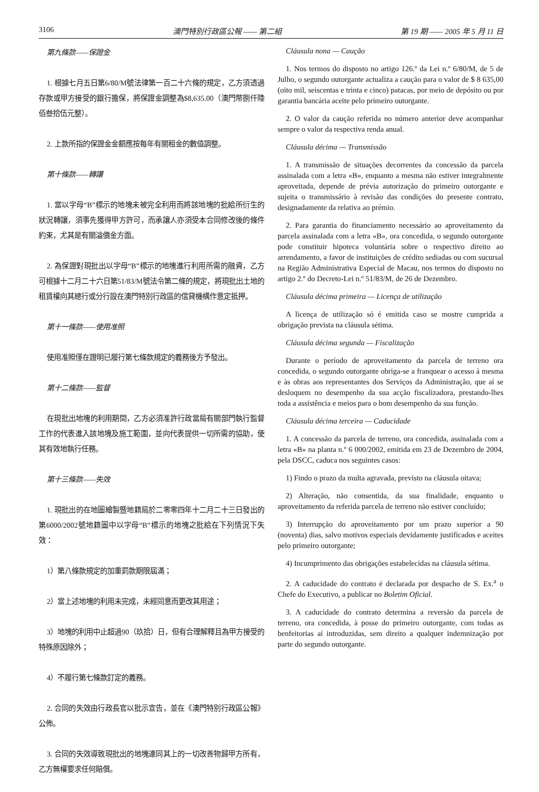3106 澳門特別行政區公報 —— 第二組 第 19 期 —— 2005 年 5 月 11 日
第九條款——保證金
1. 根據七月五日第6/80/M號法律第一百二十六條的規定，乙方須透過存款或甲方接受的銀行擔保，將保證金調整為$8,635.00（澳門幣捌仟陸佰叁拾伍元整）。
2. 上款所指的保證金金額應按每年有關租金的數值調整。
第十條款——轉讓
1. 當以字母“B”標示的地塊未被完全利用而將該地塊的批給所衍生的狀況轉讓，須事先獲得甲方許可，而承讓人亦須受本合同修改後的條件約束，尤其是有關溢價金方面。
2. 為保證對現批出以字母“B”標示的地塊進行利用所需的融資，乙方可根據十二月二十六日第51/83/M號法令第二條的規定，將現批出土地的租賃權向其總行或分行設在澳門特別行政區的信貸機構作意定抵押。
第十一條款——使用准照
使用准照僅在證明已履行第七條款規定的義務後方予發出。
第十二條款——監督
在現批出地塊的利用期間，乙方必須准許行政當局有關部門執行監督工作的代表進入該地塊及施工範圍，並向代表提供一切所需的協助，使其有效地執行任務。
第十三條款——失效
1. 現批出的在地圖繪製暨地籍局於二零零四年十二月二十三日發出的第6000/2002號地籍圖中以字母“B”標示的地塊之批給在下列情況下失效：
1）第八條款規定的加重罰款期限屆滿；
2）當上述地塊的利用未完成，未經同意而更改其用途；
3）地塊的利用中止超過90（玖拾）日，但有合理解釋且為甲方接受的特殊原因除外；
4）不履行第七條款訂定的義務。
2. 合同的失效由行政長官以批示宣告，並在《澳門特別行政區公報》公佈。
3. 合同的失效導致現批出的地塊連同其上的一切改善物歸甲方所有，乙方無權要求任何賠償。
Cláusula nona — Caução
1. Nos termos do disposto no artigo 126.º da Lei n.º 6/80/M, de 5 de Julho, o segundo outorgante actualiza a caução para o valor de $ 8 635,00 (oito mil, seiscentas e trinta e cinco) patacas, por meio de depósito ou por garantia bancária aceite pelo primeiro outorgante.
2. O valor da caução referida no número anterior deve acompanhar sempre o valor da respectiva renda anual.
Cláusula décima — Transmissão
1. A transmissão de situações decorrentes da concessão da parcela assinalada com a letra «B», enquanto a mesma não estiver integralmente aproveitada, depende de prévia autorização do primeiro outorgante e sujeita o transmissário à revisão das condições do presente contrato, designadamente da relativa ao prémio.
2. Para garantia do financiamento necessário ao aproveitamento da parcela assinalada com a letra «B», ora concedida, o segundo outorgante pode constituir hipoteca voluntária sobre o respectivo direito ao arrendamento, a favor de instituições de crédito sediadas ou com sucursal na Região Administrativa Especial de Macau, nos termos do disposto no artigo 2.º do Decreto-Lei n.º 51/83/M, de 26 de Dezembro.
Cláusula décima primeira — Licença de utilização
A licença de utilização só é emitida caso se mostre cumprida a obrigação prevista na cláusula sétima.
Cláusula décima segunda — Fiscalização
Durante o período de aproveitamento da parcela de terreno ora concedida, o segundo outorgante obriga-se a franquear o acesso à mesma e às obras aos representantes dos Serviços da Administração, que aí se desloquem no desempenho da sua acção fiscalizadora, prestando-lhes toda a assistência e meios para o bom desempenho da sua função.
Cláusula décima terceira — Caducidade
1. A concessão da parcela de terreno, ora concedida, assinalada com a letra «B» na planta n.º 6 000/2002, emitida em 23 de Dezembro de 2004, pela DSCC, caduca nos seguintes casos:
1) Findo o prazo da multa agravada, previsto na cláusula oitava;
2) Alteração, não consentida, da sua finalidade, enquanto o aproveitamento da referida parcela de terreno não estiver concluído;
3) Interrupção do aproveitamento por um prazo superior a 90 (noventa) dias, salvo motivos especiais devidamente justificados e aceites pelo primeiro outorgante;
4) Incumprimento das obrigações estabelecidas na cláusula sétima.
2. A caducidade do contrato é declarada por despacho de S. Ex.<sup>a</sup> o Chefe do Executivo, a publicar no Boletim Oficial.
3. A caducidade do contrato determina a reversão da parcela de terreno, ora concedida, à posse do primeiro outorgante, com todas as benfeitorias aí introduzidas, sem direito a qualquer indemnização por parte do segundo outorgante.